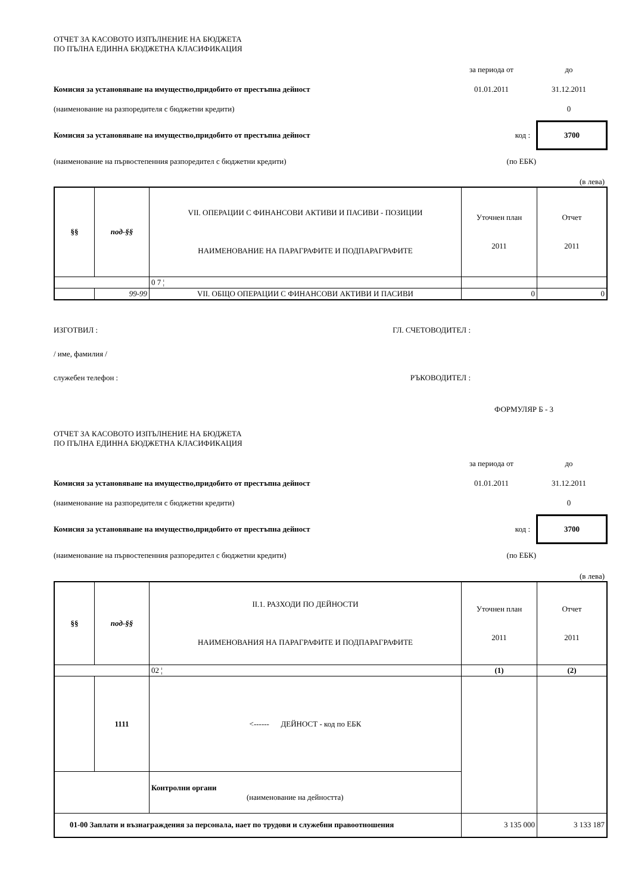ОТЧЕТ ЗА КАСОВОТО ИЗПЪЛНЕНИЕ НА БЮДЖЕТА
ПО ПЪЛНА ЕДИННА БЮДЖЕТНА КЛАСИФИКАЦИЯ
за периода от до
Комисия за установяване на имущество,придобито от престъпна дейност 01.01.2011 31.12.2011
(наименование на разпоредителя с бюджетни кредити) 0
Комисия за установяване на имущество,придобито от престъпна дейност код :
3700
(наименование на първостепенния разпоредител с бюджетни кредити) (по ЕБК)
(в лева)
| §§ | под-§§ | VII. ОПЕРАЦИИ С ФИНАНСОВИ АКТИВИ И ПАСИВИ - ПОЗИЦИИ НАИМЕНОВАНИЕ НА ПАРАГРАФИТЕ И ПОДПАРАГРАФИТЕ | Уточнен план 2011 | Отчет 2011 |
| | | 0 7 ¦ | | |
| | 99-99 | VII. ОБЩО ОПЕРАЦИИ С ФИНАНСОВИ АКТИВИ И ПАСИВИ | 0 | 0 |
ИЗГОТВИЛ : ГЛ. СЧЕТОВОДИТЕЛ :
/ име, фамилия /
служебен телефон : РЪКОВОДИТЕЛ :
ФОРМУЛЯР Б - 3
ОТЧЕТ ЗА КАСОВОТО ИЗПЪЛНЕНИЕ НА БЮДЖЕТА
ПО ПЪЛНА ЕДИННА БЮДЖЕТНА КЛАСИФИКАЦИЯ
за периода от до
Комисия за установяване на имущество,придобито от престъпна дейност 01.01.2011 31.12.2011
(наименование на разпоредителя с бюджетни кредити) 0
Комисия за установяване на имущество,придобито от престъпна дейност код :
3700
(наименование на първостепенния разпоредител с бюджетни кредити) (по ЕБК)
(в лева)
| §§ | под-§§ | II.1. РАЗХОДИ ПО ДЕЙНОСТИ НАИМЕНОВАНИЯ НА ПАРАГРАФИТЕ И ПОДПАРАГРАФИТЕ | Уточнен план 2011 | Отчет 2011 |
| | | 02 ¦ | (1) | (2) |
| | 1111 | <------ ДЕЙНОСТ - код по ЕБК | | |
| | | Контролни органи (наименование на дейността) | | |
| 01-00 Заплати и възнаграждения за персонала, нает по трудови и служебни правоотношения | | | 3 135 000 | 3 133 187 |